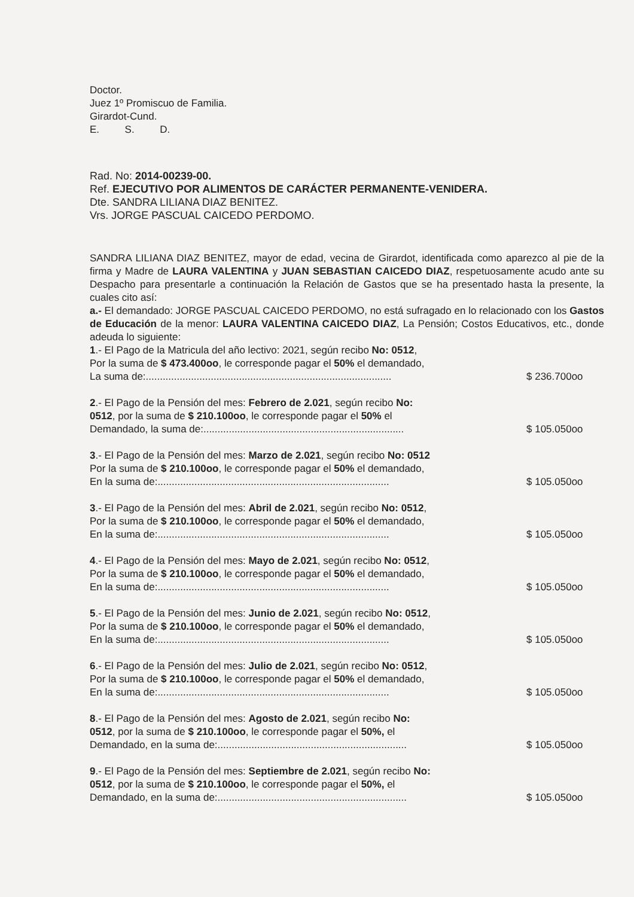Doctor.
Juez 1º Promiscuo de Familia.
Girardot-Cund.
E. S. D.
Rad. No: 2014-00239-00.
Ref. EJECUTIVO POR ALIMENTOS DE CARÁCTER PERMANENTE-VENIDERA.
Dte. SANDRA LILIANA DIAZ BENITEZ.
Vrs. JORGE PASCUAL CAICEDO PERDOMO.
SANDRA LILIANA DIAZ BENITEZ, mayor de edad, vecina de Girardot, identificada como aparezco al pie de la firma y Madre de LAURA VALENTINA y JUAN SEBASTIAN CAICEDO DIAZ, respetuosamente acudo ante su Despacho para presentarle a continuación la Relación de Gastos que se ha presentado hasta la presente, la cuales cito así:
a.- El demandado: JORGE PASCUAL CAICEDO PERDOMO, no está sufragado en lo relacionado con los Gastos de Educación de la menor: LAURA VALENTINA CAICEDO DIAZ, La Pensión; Costos Educativos, etc., donde adeuda lo siguiente:
1.- El Pago de la Matricula del año lectivo: 2021, según recibo No: 0512,
Por la suma de $ 473.400oo, le corresponde pagar el 50% el demandado,
La suma de:.......................................................................................
$ 236.700oo
2.- El Pago de la Pensión del mes: Febrero de 2.021, según recibo No:
0512, por la suma de $ 210.100oo, le corresponde pagar el 50% el
Demandado, la suma de:.......................................................................
$ 105.050oo
3.- El Pago de la Pensión del mes: Marzo de 2.021, según recibo No: 0512
Por la suma de $ 210.100oo, le corresponde pagar el 50% el demandado,
En la suma de:..................................................................................
$ 105.050oo
3.- El Pago de la Pensión del mes: Abril de 2.021, según recibo No: 0512,
Por la suma de $ 210.100oo, le corresponde pagar el 50% el demandado,
En la suma de:..................................................................................
$ 105.050oo
4.- El Pago de la Pensión del mes: Mayo de 2.021, según recibo No: 0512,
Por la suma de $ 210.100oo, le corresponde pagar el 50% el demandado,
En la suma de:..................................................................................
$ 105.050oo
5.- El Pago de la Pensión del mes: Junio de 2.021, según recibo No: 0512,
Por la suma de $ 210.100oo, le corresponde pagar el 50% el demandado,
En la suma de:..................................................................................
$ 105.050oo
6.- El Pago de la Pensión del mes: Julio de 2.021, según recibo No: 0512,
Por la suma de $ 210.100oo, le corresponde pagar el 50% el demandado,
En la suma de:..................................................................................
$ 105.050oo
8.- El Pago de la Pensión del mes: Agosto de 2.021, según recibo No:
0512, por la suma de $ 210.100oo, le corresponde pagar el 50%, el
Demandado, en la suma de:...................................................................
$ 105.050oo
9.- El Pago de la Pensión del mes: Septiembre de 2.021, según recibo No:
0512, por la suma de $ 210.100oo, le corresponde pagar el 50%, el
Demandado, en la suma de:...................................................................
$ 105.050oo